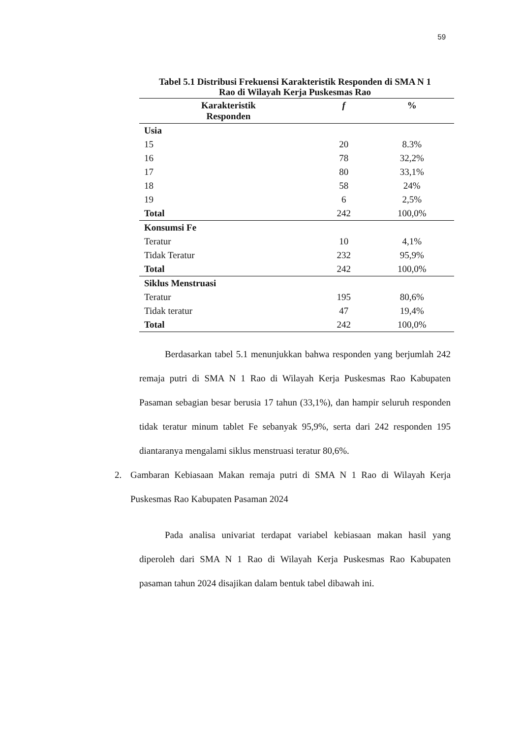59
Tabel 5.1 Distribusi Frekuensi Karakteristik Responden di SMA N 1
Rao di Wilayah Kerja Puskesmas Rao
| Karakteristik Responden | f | % |
| --- | --- | --- |
| Usia | | |
| 15 | 20 | 8.3% |
| 16 | 78 | 32,2% |
| 17 | 80 | 33,1% |
| 18 | 58 | 24% |
| 19 | 6 | 2,5% |
| Total | 242 | 100,0% |
| Konsumsi Fe | | |
| Teratur | 10 | 4,1% |
| Tidak Teratur | 232 | 95,9% |
| Total | 242 | 100,0% |
| Siklus Menstruasi | | |
| Teratur | 195 | 80,6% |
| Tidak teratur | 47 | 19,4% |
| Total | 242 | 100,0% |
Berdasarkan tabel 5.1 menunjukkan bahwa responden yang berjumlah 242 remaja putri di SMA N 1 Rao di Wilayah Kerja Puskesmas Rao Kabupaten Pasaman sebagian besar berusia 17 tahun (33,1%), dan hampir seluruh responden tidak teratur minum tablet Fe sebanyak 95,9%, serta dari 242 responden 195 diantaranya mengalami siklus menstruasi teratur 80,6%.
2. Gambaran Kebiasaan Makan remaja putri di SMA N 1 Rao di Wilayah Kerja Puskesmas Rao Kabupaten Pasaman 2024
Pada analisa univariat terdapat variabel kebiasaan makan hasil yang diperoleh dari SMA N 1 Rao di Wilayah Kerja Puskesmas Rao Kabupaten pasaman tahun 2024 disajikan dalam bentuk tabel dibawah ini.